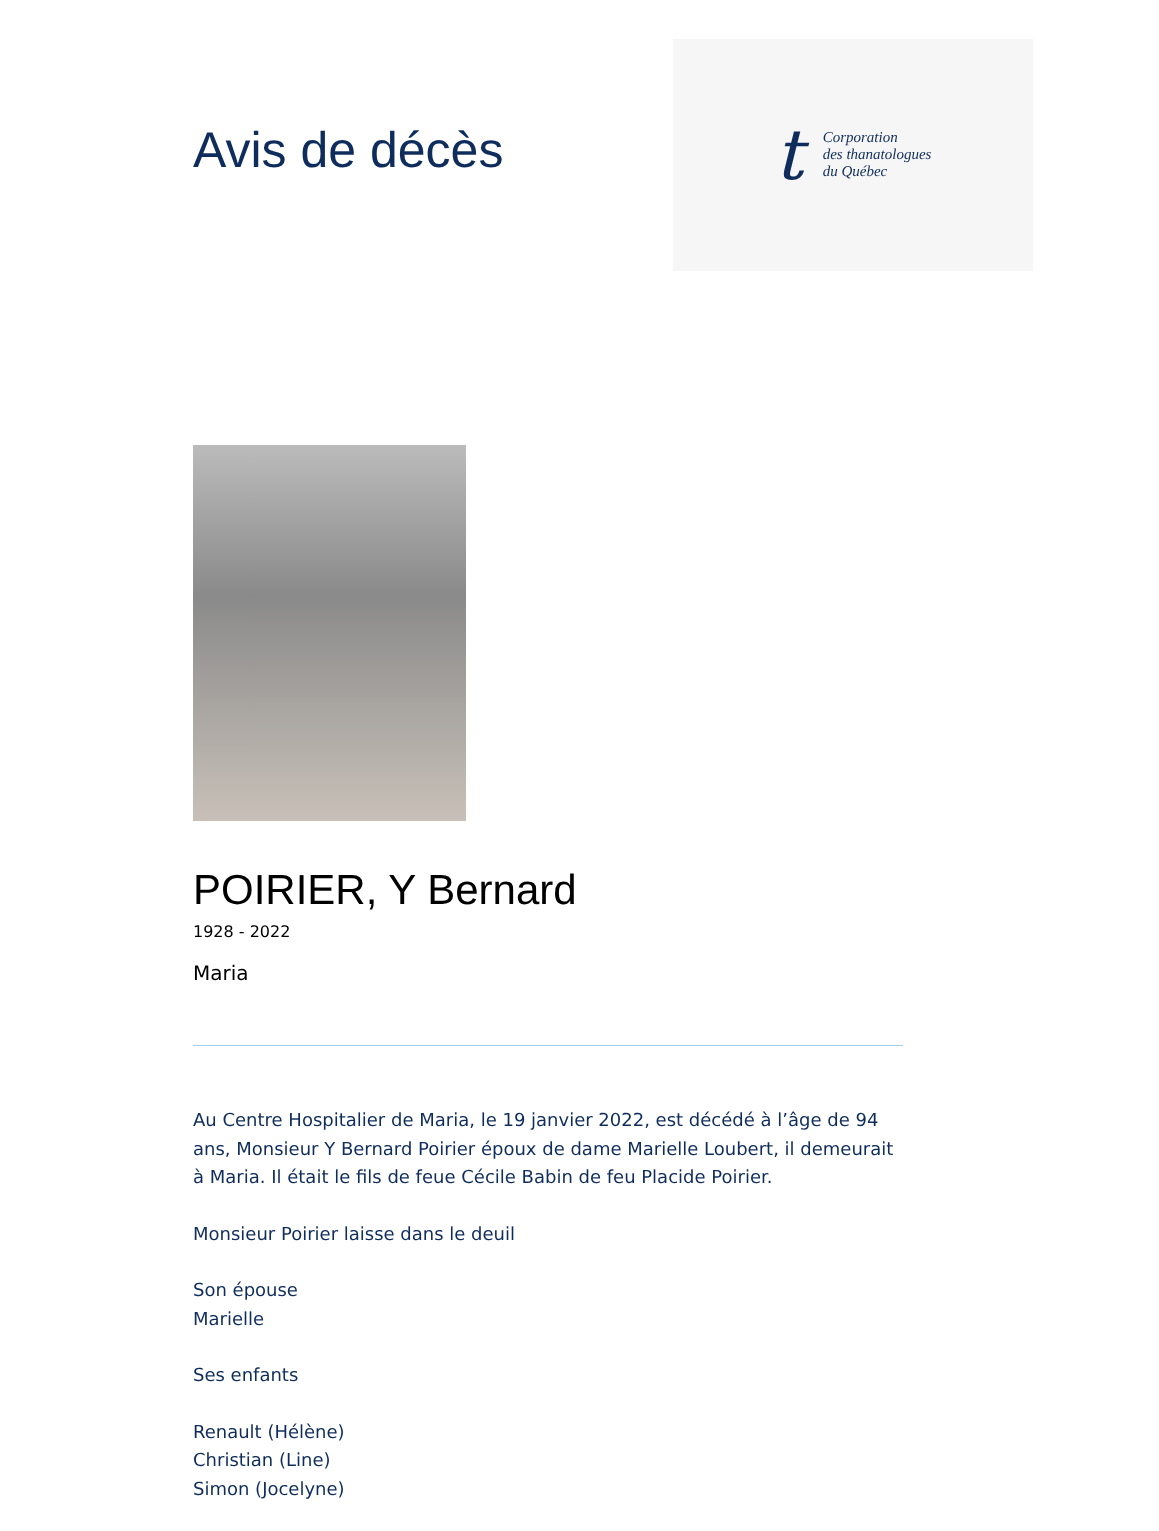Avis de décès
t
Corporation
des thanatologues
du Québec
POIRIER, Y Bernard
1928 - 2022
Maria
Au Centre Hospitalier de Maria, le 19 janvier 2022, est décédé à l’âge de 94 ans, Monsieur Y Bernard Poirier époux de dame Marielle Loubert, il demeurait à Maria. Il était le fils de feue Cécile Babin de feu Placide Poirier.
Monsieur Poirier laisse dans le deuil
Son épouse
Marielle
Ses enfants
Renault (Hélène)
Christian (Line)
Simon (Jocelyne)